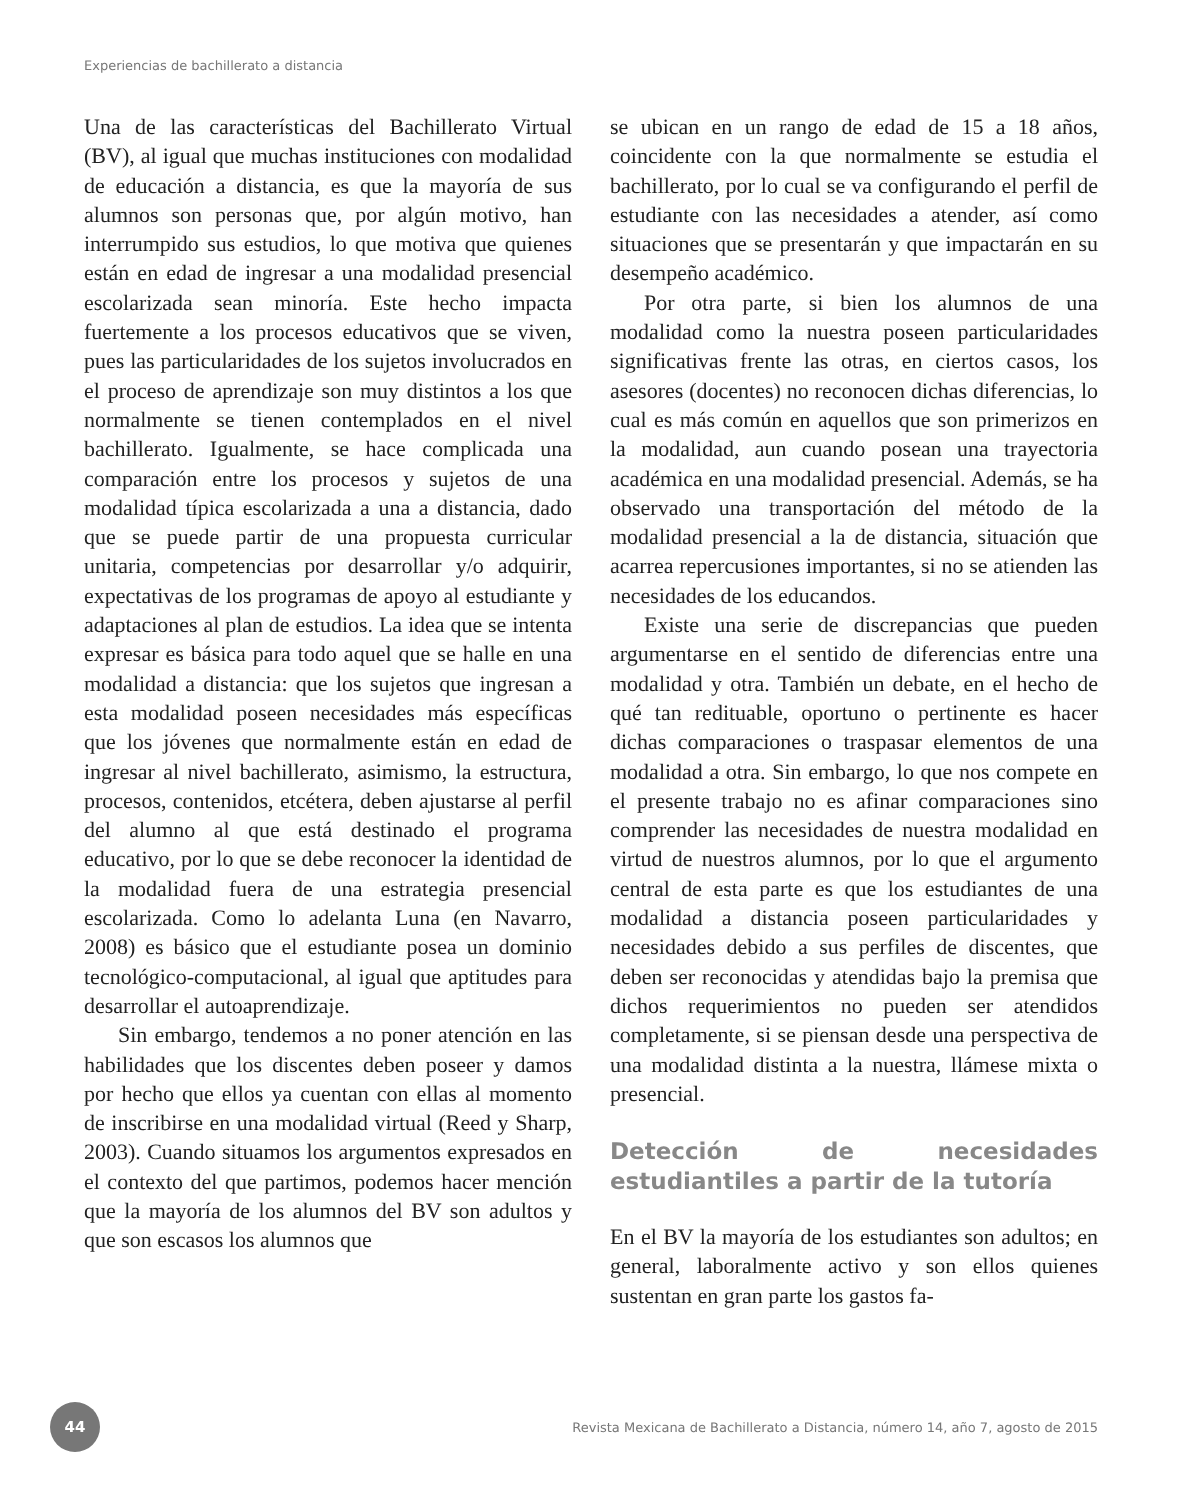Experiencias de bachillerato a distancia
Una de las características del Bachillerato Virtual (BV), al igual que muchas instituciones con modalidad de educación a distancia, es que la mayoría de sus alumnos son personas que, por algún motivo, han interrumpido sus estudios, lo que motiva que quienes están en edad de ingresar a una modalidad presencial escolarizada sean minoría. Este hecho impacta fuertemente a los procesos educativos que se viven, pues las particularidades de los sujetos involucrados en el proceso de aprendizaje son muy distintos a los que normalmente se tienen contemplados en el nivel bachillerato. Igualmente, se hace complicada una comparación entre los procesos y sujetos de una modalidad típica escolarizada a una a distancia, dado que se puede partir de una propuesta curricular unitaria, competencias por desarrollar y/o adquirir, expectativas de los programas de apoyo al estudiante y adaptaciones al plan de estudios. La idea que se intenta expresar es básica para todo aquel que se halle en una modalidad a distancia: que los sujetos que ingresan a esta modalidad poseen necesidades más específicas que los jóvenes que normalmente están en edad de ingresar al nivel bachillerato, asimismo, la estructura, procesos, contenidos, etcétera, deben ajustarse al perfil del alumno al que está destinado el programa educativo, por lo que se debe reconocer la identidad de la modalidad fuera de una estrategia presencial escolarizada. Como lo adelanta Luna (en Navarro, 2008) es básico que el estudiante posea un dominio tecnológico-computacional, al igual que aptitudes para desarrollar el autoaprendizaje.
Sin embargo, tendemos a no poner atención en las habilidades que los discentes deben poseer y damos por hecho que ellos ya cuentan con ellas al momento de inscribirse en una modalidad virtual (Reed y Sharp, 2003). Cuando situamos los argumentos expresados en el contexto del que partimos, podemos hacer mención que la mayoría de los alumnos del BV son adultos y que son escasos los alumnos que
se ubican en un rango de edad de 15 a 18 años, coincidente con la que normalmente se estudia el bachillerato, por lo cual se va configurando el perfil de estudiante con las necesidades a atender, así como situaciones que se presentarán y que impactarán en su desempeño académico.
Por otra parte, si bien los alumnos de una modalidad como la nuestra poseen particularidades significativas frente las otras, en ciertos casos, los asesores (docentes) no reconocen dichas diferencias, lo cual es más común en aquellos que son primerizos en la modalidad, aun cuando posean una trayectoria académica en una modalidad presencial. Además, se ha observado una transportación del método de la modalidad presencial a la de distancia, situación que acarrea repercusiones importantes, si no se atienden las necesidades de los educandos.
Existe una serie de discrepancias que pueden argumentarse en el sentido de diferencias entre una modalidad y otra. También un debate, en el hecho de qué tan redituable, oportuno o pertinente es hacer dichas comparaciones o traspasar elementos de una modalidad a otra. Sin embargo, lo que nos compete en el presente trabajo no es afinar comparaciones sino comprender las necesidades de nuestra modalidad en virtud de nuestros alumnos, por lo que el argumento central de esta parte es que los estudiantes de una modalidad a distancia poseen particularidades y necesidades debido a sus perfiles de discentes, que deben ser reconocidas y atendidas bajo la premisa que dichos requerimientos no pueden ser atendidos completamente, si se piensan desde una perspectiva de una modalidad distinta a la nuestra, llámese mixta o presencial.
Detección de necesidades estudiantiles a partir de la tutoría
En el BV la mayoría de los estudiantes son adultos; en general, laboralmente activo y son ellos quienes sustentan en gran parte los gastos fa-
44
Revista Mexicana de Bachillerato a Distancia, número 14, año 7, agosto de 2015